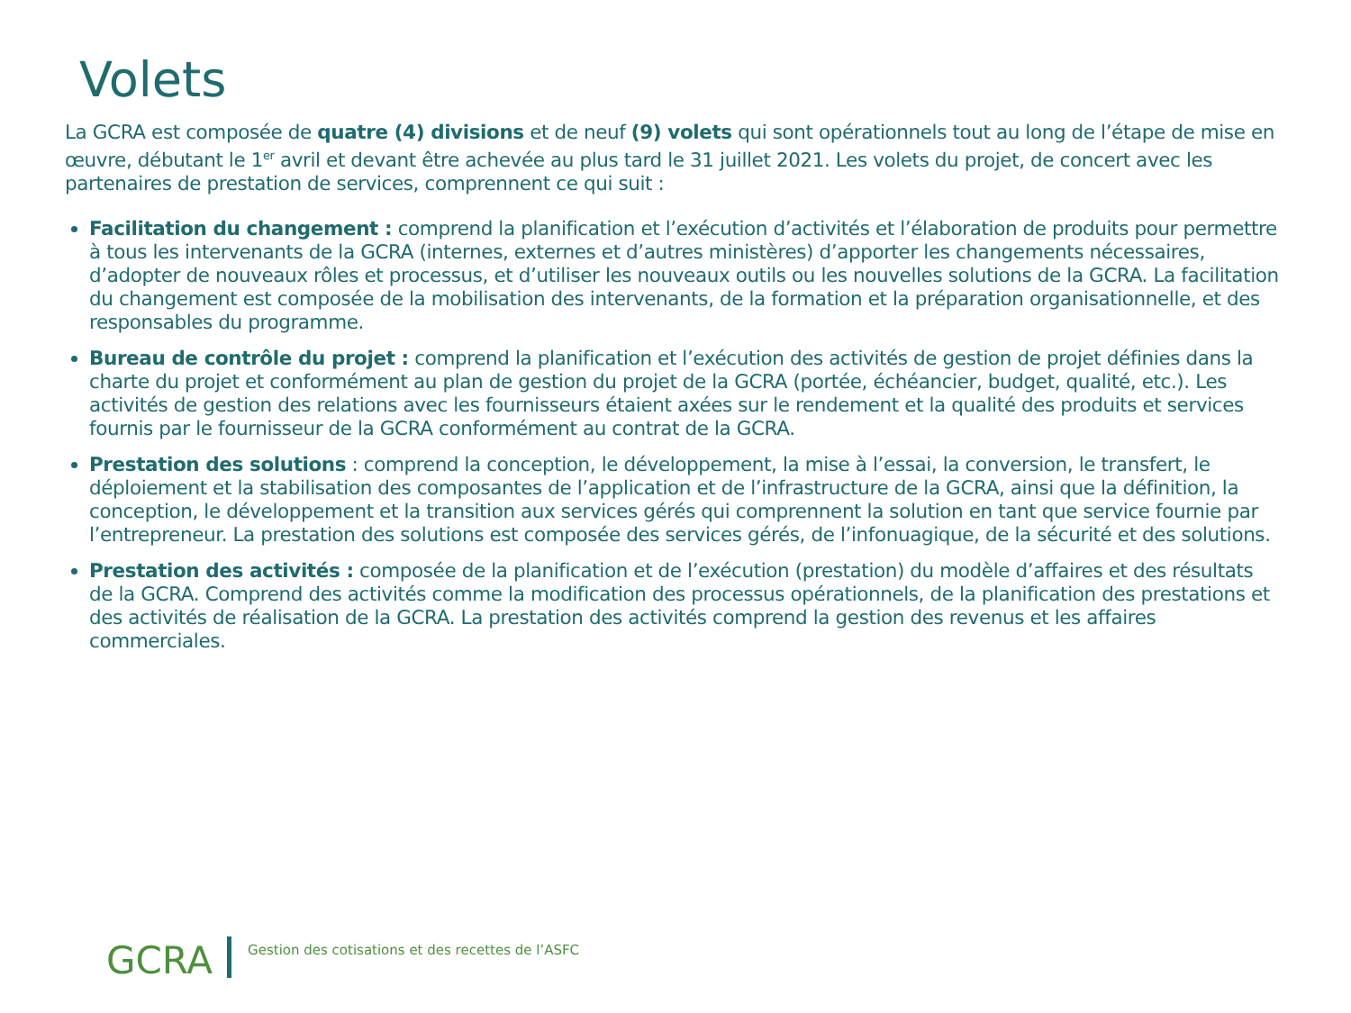Volets
La GCRA est composée de quatre (4) divisions et de neuf (9) volets qui sont opérationnels tout au long de l’étape de mise en œuvre, débutant le 1<sup>er</sup> avril et devant être achevée au plus tard le 31 juillet 2021. Les volets du projet, de concert avec les partenaires de prestation de services, comprennent ce qui suit :
Facilitation du changement : comprend la planification et l’exécution d’activités et l’élaboration de produits pour permettre à tous les intervenants de la GCRA (internes, externes et d’autres ministères) d’apporter les changements nécessaires, d’adopter de nouveaux rôles et processus, et d’utiliser les nouveaux outils ou les nouvelles solutions de la GCRA. La facilitation du changement est composée de la mobilisation des intervenants, de la formation et la préparation organisationnelle, et des responsables du programme.
Bureau de contrôle du projet : comprend la planification et l’exécution des activités de gestion de projet définies dans la charte du projet et conformément au plan de gestion du projet de la GCRA (portée, échéancier, budget, qualité, etc.). Les activités de gestion des relations avec les fournisseurs étaient axées sur le rendement et la qualité des produits et services fournis par le fournisseur de la GCRA conformément au contrat de la GCRA.
Prestation des solutions : comprend la conception, le développement, la mise à l’essai, la conversion, le transfert, le déploiement et la stabilisation des composantes de l’application et de l’infrastructure de la GCRA, ainsi que la définition, la conception, le développement et la transition aux services gérés qui comprennent la solution en tant que service fournie par l’entrepreneur. La prestation des solutions est composée des services gérés, de l’infonuagique, de la sécurité et des solutions.
Prestation des activités : composée de la planification et de l’exécution (prestation) du modèle d’affaires et des résultats de la GCRA. Comprend des activités comme la modification des processus opérationnels, de la planification des prestations et des activités de réalisation de la GCRA. La prestation des activités comprend la gestion des revenus et les affaires commerciales.
GCRA
Gestion des cotisations et des recettes de l’ASFC